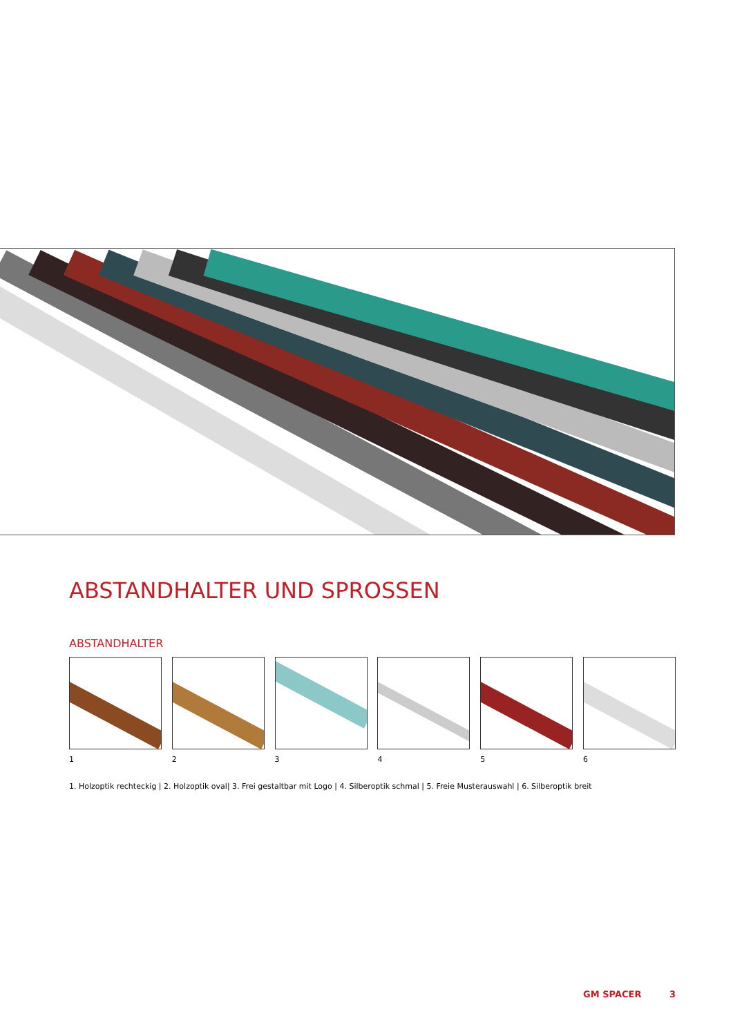ABSTANDHALTER UND SPROSSEN
ABSTANDHALTER
1 2 3 4 5 6
1. Holzoptik rechteckig | 2. Holzoptik oval| 3. Frei gestaltbar mit Logo | 4. Silberoptik schmal | 5. Freie Musterauswahl | 6. Silberoptik breit
GM SPACER 3